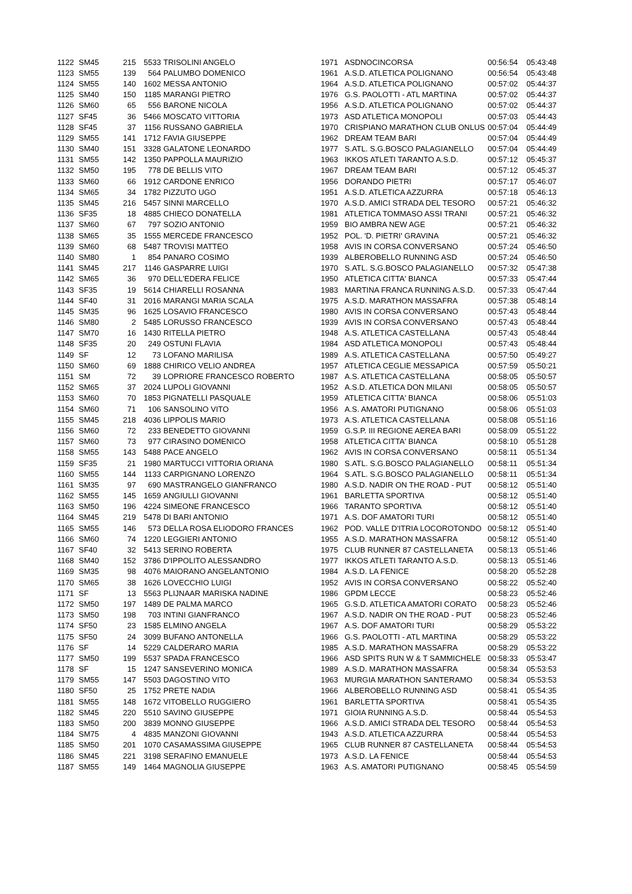| 1122 | SM45 | 215 | 5533 | TRISOLINI ANGELO | 1971 | ASDNOCINCORSA | 00:56:54 | 05:43:48 |
| 1123 | SM55 | 139 | 564 | PALUMBO DOMENICO | 1961 | A.S.D. ATLETICA POLIGNANO | 00:56:54 | 05:43:48 |
| 1124 | SM55 | 140 | 1602 | MESSA ANTONIO | 1964 | A.S.D. ATLETICA POLIGNANO | 00:57:02 | 05:44:37 |
| 1125 | SM40 | 150 | 1185 | MARANGI PIETRO | 1976 | G.S. PAOLOTTI - ATL MARTINA | 00:57:02 | 05:44:37 |
| 1126 | SM60 | 65 | 556 | BARONE NICOLA | 1956 | A.S.D. ATLETICA POLIGNANO | 00:57:02 | 05:44:37 |
| 1127 | SF45 | 36 | 5466 | MOSCATO VITTORIA | 1973 | ASD ATLETICA MONOPOLI | 00:57:03 | 05:44:43 |
| 1128 | SF45 | 37 | 1156 | RUSSANO GABRIELA | 1970 | CRISPIANO MARATHON CLUB ONLUS | 00:57:04 | 05:44:49 |
| 1129 | SM55 | 141 | 1712 | FAVIA GIUSEPPE | 1962 | DREAM TEAM BARI | 00:57:04 | 05:44:49 |
| 1130 | SM40 | 151 | 3328 | GALATONE LEONARDO | 1977 | S.ATL. S.G.BOSCO PALAGIANELLO | 00:57:04 | 05:44:49 |
| 1131 | SM55 | 142 | 1350 | PAPPOLLA MAURIZIO | 1963 | IKKOS ATLETI TARANTO A.S.D. | 00:57:12 | 05:45:37 |
| 1132 | SM50 | 195 | 778 | DE BELLIS VITO | 1967 | DREAM TEAM BARI | 00:57:12 | 05:45:37 |
| 1133 | SM60 | 66 | 1912 | CARDONE ENRICO | 1956 | DORANDO PIETRI | 00:57:17 | 05:46:07 |
| 1134 | SM65 | 34 | 1782 | PIZZUTO UGO | 1951 | A.S.D. ATLETICA AZZURRA | 00:57:18 | 05:46:13 |
| 1135 | SM45 | 216 | 5457 | SINNI MARCELLO | 1970 | A.S.D. AMICI STRADA DEL TESORO | 00:57:21 | 05:46:32 |
| 1136 | SF35 | 18 | 4885 | CHIECO DONATELLA | 1981 | ATLETICA TOMMASO ASSI TRANI | 00:57:21 | 05:46:32 |
| 1137 | SM60 | 67 | 797 | SOZIO ANTONIO | 1959 | BIO AMBRA NEW AGE | 00:57:21 | 05:46:32 |
| 1138 | SM65 | 35 | 1555 | MERCEDE FRANCESCO | 1952 | POL. 'D. PIETRI' GRAVINA | 00:57:21 | 05:46:32 |
| 1139 | SM60 | 68 | 5487 | TROVISI MATTEO | 1958 | AVIS IN CORSA CONVERSANO | 00:57:24 | 05:46:50 |
| 1140 | SM80 | 1 | 854 | PANARO COSIMO | 1939 | ALBEROBELLO RUNNING ASD | 00:57:24 | 05:46:50 |
| 1141 | SM45 | 217 | 1146 | GASPARRE LUIGI | 1970 | S.ATL. S.G.BOSCO PALAGIANELLO | 00:57:32 | 05:47:38 |
| 1142 | SM65 | 36 | 970 | DELL'EDERA FELICE | 1950 | ATLETICA CITTA' BIANCA | 00:57:33 | 05:47:44 |
| 1143 | SF35 | 19 | 5614 | CHIARELLI ROSANNA | 1983 | MARTINA FRANCA RUNNING A.S.D. | 00:57:33 | 05:47:44 |
| 1144 | SF40 | 31 | 2016 | MARANGI MARIA SCALA | 1975 | A.S.D. MARATHON MASSAFRA | 00:57:38 | 05:48:14 |
| 1145 | SM35 | 96 | 1625 | LOSAVIO FRANCESCO | 1980 | AVIS IN CORSA CONVERSANO | 00:57:43 | 05:48:44 |
| 1146 | SM80 | 2 | 5485 | LORUSSO FRANCESCO | 1939 | AVIS IN CORSA CONVERSANO | 00:57:43 | 05:48:44 |
| 1147 | SM70 | 16 | 1430 | RITELLA PIETRO | 1948 | A.S. ATLETICA CASTELLANA | 00:57:43 | 05:48:44 |
| 1148 | SF35 | 20 | 249 | OSTUNI FLAVIA | 1984 | ASD ATLETICA MONOPOLI | 00:57:43 | 05:48:44 |
| 1149 | SF | 12 | 73 | LOFANO MARILISA | 1989 | A.S. ATLETICA CASTELLANA | 00:57:50 | 05:49:27 |
| 1150 | SM60 | 69 | 1888 | CHIRICO VELIO ANDREA | 1957 | ATLETICA CEGLIE MESSAPICA | 00:57:59 | 05:50:21 |
| 1151 | SM | 72 | 39 | LOPRIORE FRANCESCO ROBERTO | 1987 | A.S. ATLETICA CASTELLANA | 00:58:05 | 05:50:57 |
| 1152 | SM65 | 37 | 2024 | LUPOLI GIOVANNI | 1952 | A.S.D. ATLETICA DON MILANI | 00:58:05 | 05:50:57 |
| 1153 | SM60 | 70 | 1853 | PIGNATELLI PASQUALE | 1959 | ATLETICA CITTA' BIANCA | 00:58:06 | 05:51:03 |
| 1154 | SM60 | 71 | 106 | SANSOLINO VITO | 1956 | A.S. AMATORI PUTIGNANO | 00:58:06 | 05:51:03 |
| 1155 | SM45 | 218 | 4036 | LIPPOLIS MARIO | 1973 | A.S. ATLETICA CASTELLANA | 00:58:08 | 05:51:16 |
| 1156 | SM60 | 72 | 233 | BENEDETTO GIOVANNI | 1959 | G.S.P. III REGIONE AEREA BARI | 00:58:09 | 05:51:22 |
| 1157 | SM60 | 73 | 977 | CIRASINO DOMENICO | 1958 | ATLETICA CITTA' BIANCA | 00:58:10 | 05:51:28 |
| 1158 | SM55 | 143 | 5488 | PACE ANGELO | 1962 | AVIS IN CORSA CONVERSANO | 00:58:11 | 05:51:34 |
| 1159 | SF35 | 21 | 1980 | MARTUCCI VITTORIA ORIANA | 1980 | S.ATL. S.G.BOSCO PALAGIANELLO | 00:58:11 | 05:51:34 |
| 1160 | SM55 | 144 | 1133 | CARPIGNANO LORENZO | 1964 | S.ATL. S.G.BOSCO PALAGIANELLO | 00:58:11 | 05:51:34 |
| 1161 | SM35 | 97 | 690 | MASTRANGELO GIANFRANCO | 1980 | A.S.D. NADIR ON THE ROAD - PUT | 00:58:12 | 05:51:40 |
| 1162 | SM55 | 145 | 1659 | ANGIULLI GIOVANNI | 1961 | BARLETTA SPORTIVA | 00:58:12 | 05:51:40 |
| 1163 | SM50 | 196 | 4224 | SIMEONE FRANCESCO | 1966 | TARANTO SPORTIVA | 00:58:12 | 05:51:40 |
| 1164 | SM45 | 219 | 5478 | DI BARI ANTONIO | 1971 | A.S. DOF AMATORI TURI | 00:58:12 | 05:51:40 |
| 1165 | SM55 | 146 | 573 | DELLA ROSA ELIODORO FRANCES | 1962 | POD. VALLE D'ITRIA LOCOROTONDO | 00:58:12 | 05:51:40 |
| 1166 | SM60 | 74 | 1220 | LEGGIERI ANTONIO | 1955 | A.S.D. MARATHON MASSAFRA | 00:58:12 | 05:51:40 |
| 1167 | SF40 | 32 | 5413 | SERINO ROBERTA | 1975 | CLUB RUNNER 87 CASTELLANETA | 00:58:13 | 05:51:46 |
| 1168 | SM40 | 152 | 3786 | D'IPPOLITO ALESSANDRO | 1977 | IKKOS ATLETI TARANTO A.S.D. | 00:58:13 | 05:51:46 |
| 1169 | SM35 | 98 | 4076 | MAIORANO ANGELANTONIO | 1984 | A.S.D. LA FENICE | 00:58:20 | 05:52:28 |
| 1170 | SM65 | 38 | 1626 | LOVECCHIO LUIGI | 1952 | AVIS IN CORSA CONVERSANO | 00:58:22 | 05:52:40 |
| 1171 | SF | 13 | 5563 | PLIJNAAR MARISKA NADINE | 1986 | GPDM LECCE | 00:58:23 | 05:52:46 |
| 1172 | SM50 | 197 | 1489 | DE PALMA MARCO | 1965 | G.S.D. ATLETICA AMATORI CORATO | 00:58:23 | 05:52:46 |
| 1173 | SM50 | 198 | 703 | INTINI GIANFRANCO | 1967 | A.S.D. NADIR ON THE ROAD - PUT | 00:58:23 | 05:52:46 |
| 1174 | SF50 | 23 | 1585 | ELMINO ANGELA | 1967 | A.S. DOF AMATORI TURI | 00:58:29 | 05:53:22 |
| 1175 | SF50 | 24 | 3099 | BUFANO ANTONELLA | 1966 | G.S. PAOLOTTI - ATL MARTINA | 00:58:29 | 05:53:22 |
| 1176 | SF | 14 | 5229 | CALDERARO MARIA | 1985 | A.S.D. MARATHON MASSAFRA | 00:58:29 | 05:53:22 |
| 1177 | SM50 | 199 | 5537 | SPADA FRANCESCO | 1966 | ASD SPITS RUN W & T SAMMICHELE | 00:58:33 | 05:53:47 |
| 1178 | SF | 15 | 1247 | SANSEVERINO MONICA | 1989 | A.S.D. MARATHON MASSAFRA | 00:58:34 | 05:53:53 |
| 1179 | SM55 | 147 | 5503 | DAGOSTINO VITO | 1963 | MURGIA MARATHON SANTERAMO | 00:58:34 | 05:53:53 |
| 1180 | SF50 | 25 | 1752 | PRETE NADIA | 1966 | ALBEROBELLO RUNNING ASD | 00:58:41 | 05:54:35 |
| 1181 | SM55 | 148 | 1672 | VITOBELLO RUGGIERO | 1961 | BARLETTA SPORTIVA | 00:58:41 | 05:54:35 |
| 1182 | SM45 | 220 | 5510 | SAVINO GIUSEPPE | 1971 | GIOIA RUNNING A.S.D. | 00:58:44 | 05:54:53 |
| 1183 | SM50 | 200 | 3839 | MONNO GIUSEPPE | 1966 | A.S.D. AMICI STRADA DEL TESORO | 00:58:44 | 05:54:53 |
| 1184 | SM75 | 4 | 4835 | MANZONI GIOVANNI | 1943 | A.S.D. ATLETICA AZZURRA | 00:58:44 | 05:54:53 |
| 1185 | SM50 | 201 | 1070 | CASAMASSIMA GIUSEPPE | 1965 | CLUB RUNNER 87 CASTELLANETA | 00:58:44 | 05:54:53 |
| 1186 | SM45 | 221 | 3198 | SERAFINO EMANUELE | 1973 | A.S.D. LA FENICE | 00:58:44 | 05:54:53 |
| 1187 | SM55 | 149 | 1464 | MAGNOLIA GIUSEPPE | 1963 | A.S. AMATORI PUTIGNANO | 00:58:45 | 05:54:59 |